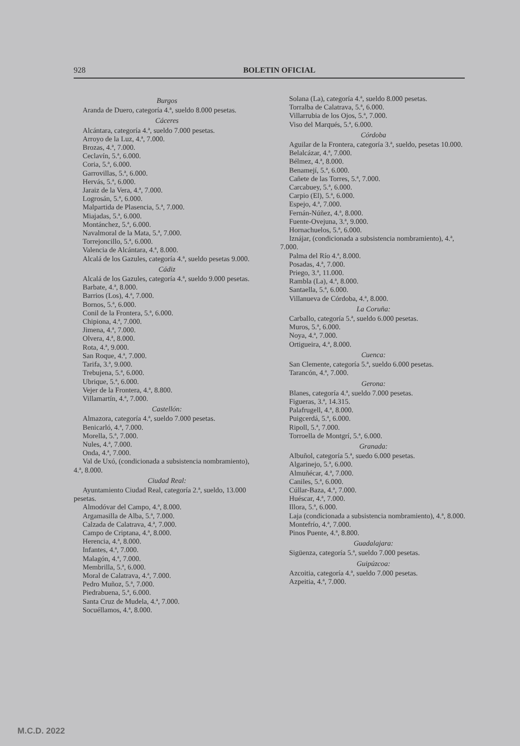928 BOLETIN OFICIAL
Burgos
Aranda de Duero, categoría 4.ª, sueldo 8.000 pesetas.
Cáceres
Alcántara, categoría 4.ª, sueldo 7.000 pesetas.
Arroyo de la Luz, 4.ª, 7.000.
Brozas, 4.ª, 7.000.
Ceclavín, 5.ª, 6.000.
Coria, 5.ª, 6.000.
Garrovillas, 5.ª, 6.000.
Hervás, 5.ª, 6.000.
Jaraiz de la Vera, 4.ª, 7.000.
Logrosán, 5.ª, 6.000.
Malpartida de Plasencia, 5.ª, 7.000.
Miajadas, 5.ª, 6.000.
Montánchez, 5.ª, 6.000.
Navalmoral de la Mata, 5.ª, 7.000.
Torrejoncillo, 5.ª, 6.000.
Valencia de Alcántara, 4.ª, 8.000.
Alcalá de los Gazules, categoría 4.ª, sueldo pesetas 9.000.
Cádiz
Alcalá de los Gazules, categoría 4.ª, sueldo 9.000 pesetas.
Barbate, 4.ª, 8.000.
Barrios (Los), 4.ª, 7.000.
Bornos, 5.ª, 6.000.
Conil de la Frontera, 5.ª, 6.000.
Chipiona, 4.ª, 7.000.
Jimena, 4.ª, 7.000.
Olvera, 4.ª, 8.000.
Rota, 4.ª, 9.000.
San Roque, 4.ª, 7.000.
Tarifa, 3.ª, 9.000.
Trebujena, 5.ª, 6.000.
Ubrique, 5.ª, 6.000.
Vejer de la Frontera, 4.ª, 8.800.
Villamartín, 4.ª, 7.000.
Castellón:
Almazora, categoría 4.ª, sueldo 7.000 pesetas.
Benicarló, 4.ª, 7.000.
Morella, 5.ª, 7.000.
Nules, 4.ª, 7.000.
Onda, 4.ª, 7.000.
Val de Uxó, (condicionada a subsistencia nombramiento), 4.ª, 8.000.
Ciudad Real:
Ayuntamiento Ciudad Real, categoría 2.ª, sueldo, 13.000 pesetas.
Almodóvar del Campo, 4.ª, 8.000.
Argamasilla de Alba, 5.ª, 7.000.
Calzada de Calatrava, 4.ª, 7.000.
Campo de Criptana, 4.ª, 8.000.
Herencia, 4.ª, 8.000.
Infantes, 4.ª, 7.000.
Malagón, 4.ª, 7.000.
Membrilla, 5.ª, 6.000.
Moral de Calatrava, 4.ª, 7.000.
Pedro Muñoz, 5.ª, 7.000.
Piedrabuena, 5.ª, 6.000.
Santa Cruz de Mudela, 4.ª, 7.000.
Socuéllamos, 4.ª, 8.000.
Solana (La), categoría 4.ª, sueldo 8.000 pesetas.
Torralba de Calatrava, 5.ª, 6.000.
Villarrubia de los Ojos, 5.ª, 7.000.
Viso del Marqués, 5.ª, 6.000.
Córdoba
Aguilar de la Frontera, categoría 3.ª, sueldo, pesetas 10.000.
Belalcázar, 4.ª, 7.000.
Bélmez, 4.ª, 8.000.
Benamejí, 5.ª, 6.000.
Cañete de las Torres, 5.ª, 7.000.
Carcabuey, 5.ª, 6.000.
Carpio (El), 5.ª, 6.000.
Espejo, 4.ª, 7.000.
Fernán-Núñez, 4.ª, 8.000.
Fuente-Ovejuna, 3.ª, 9.000.
Hornachuelos, 5.ª, 6.000.
Iznájar, (condicionada a subsistencia nombramiento), 4.ª, 7.000.
Palma del Río 4.ª, 8.000.
Posadas, 4.ª, 7.000.
Priego, 3.ª, 11.000.
Rambla (La), 4.ª, 8.000.
Santaella, 5.ª, 6.000.
Villanueva de Córdoba, 4.ª, 8.000.
La Coruña:
Carballo, categoría 5.ª, sueldo 6.000 pesetas.
Muros, 5.ª, 6.000.
Noya, 4.ª, 7.000.
Ortigueira, 4.ª, 8.000.
Cuenca:
San Clemente, categoría 5.ª, sueldo 6.000 pesetas.
Tarancón, 4.ª, 7.000.
Gerona:
Blanes, categoría 4.ª, sueldo 7.000 pesetas.
Figueras, 3.ª, 14.315.
Palafrugell, 4.ª, 8.000.
Puigcerdá, 5.ª, 6.000.
Ripoll, 5.ª, 7.000.
Torroella de Montgrí, 5.ª, 6.000.
Granada:
Albuñol, categoría 5.ª, suedo 6.000 pesetas.
Algarinejo, 5.ª, 6.000.
Almuñécar, 4.ª, 7.000.
Caniles, 5.ª, 6.000.
Cúllar-Baza, 4.ª, 7.000.
Huéscar, 4.ª, 7.000.
Illora, 5.ª, 6.000.
Laja (condicionada a subsistencia nombramiento), 4.ª, 8.000.
Montefrío, 4.ª, 7.000.
Pinos Puente, 4.ª, 8.800.
Guadalajara:
Sigüenza, categoría 5.ª, sueldo 7.000 pesetas.
Guipúzcoa:
Azcoitia, categoría 4.ª, sueldo 7.000 pesetas.
Azpeitia, 4.ª, 7.000.
M.C.D. 2022